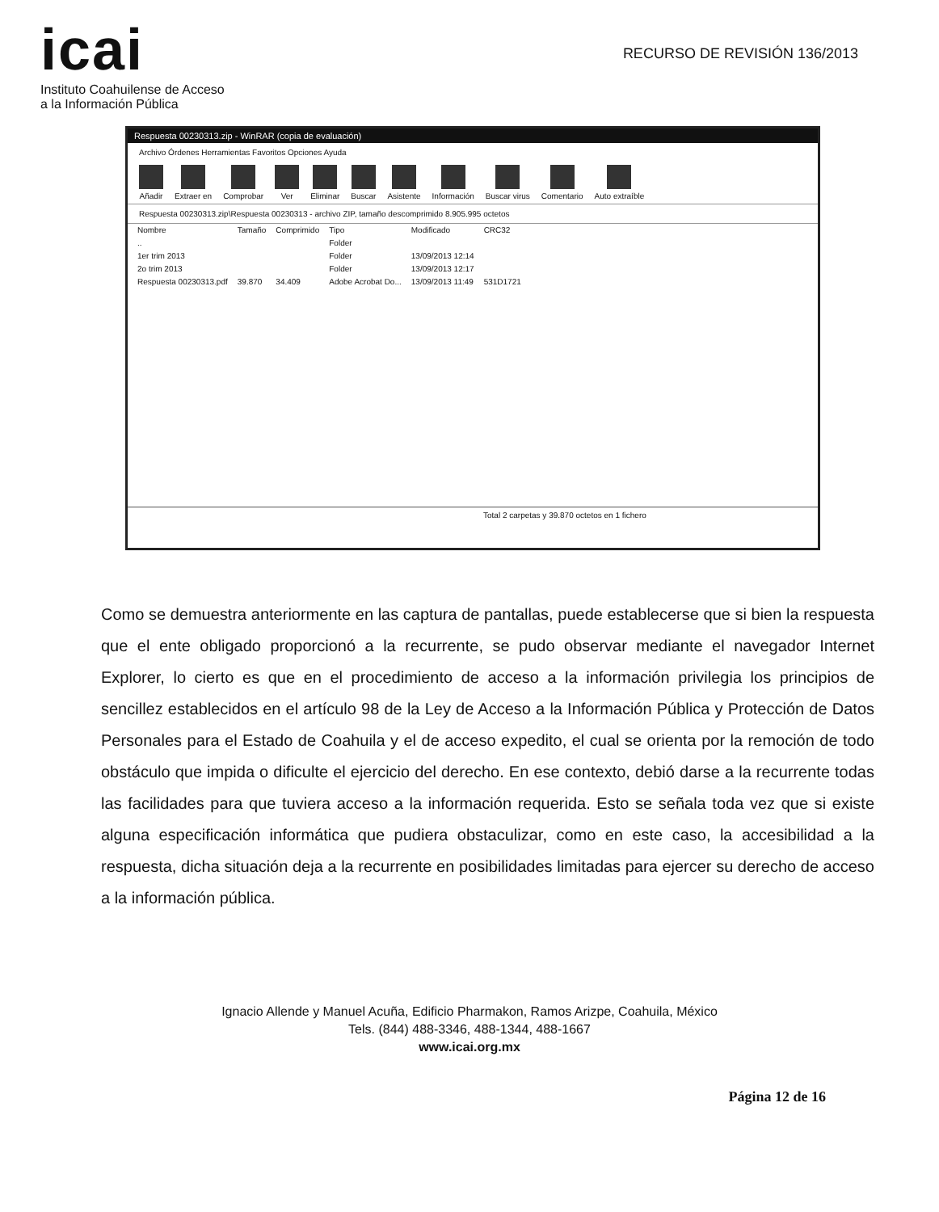icai
Instituto Coahuilense de Acceso
a la Información Pública
RECURSO DE REVISIÓN 136/2013
Respuesta 00230313.zip - WinRAR (copia de evaluación)
Archivo Órdenes Herramientas Favoritos Opciones Ayuda
Añadir Extraer en Comprobar Ver Eliminar Buscar Asistente Información Buscar virus Comentario Auto extraíble
Respuesta 00230313.zip\Respuesta 00230313 - archivo ZIP, tamaño descomprimido 8.905.995 octetos
| Nombre | Tamaño | Comprimido | Tipo | Modificado | CRC32 |
| --- | --- | --- | --- | --- | --- |
| .. | | | Folder | | |
| 1er trim 2013 | | | Folder | 13/09/2013 12:14 | |
| 2o trim 2013 | | | Folder | 13/09/2013 12:17 | |
| Respuesta 00230313.pdf | 39.870 | 34.409 | Adobe Acrobat Do... | 13/09/2013 11:49 | 531D1721 |
Total 2 carpetas y 39.870 octetos en 1 fichero
Como se demuestra anteriormente en las captura de pantallas, puede establecerse que si bien la respuesta que el ente obligado proporcionó a la recurrente, se pudo observar mediante el navegador Internet Explorer, lo cierto es que en el procedimiento de acceso a la información privilegia los principios de sencillez establecidos en el artículo 98 de la Ley de Acceso a la Información Pública y Protección de Datos Personales para el Estado de Coahuila y el de acceso expedito, el cual se orienta por la remoción de todo obstáculo que impida o dificulte el ejercicio del derecho. En ese contexto, debió darse a la recurrente todas las facilidades para que tuviera acceso a la información requerida. Esto se señala toda vez que si existe alguna especificación informática que pudiera obstaculizar, como en este caso, la accesibilidad a la respuesta, dicha situación deja a la recurrente en posibilidades limitadas para ejercer su derecho de acceso a la información pública.
Ignacio Allende y Manuel Acuña, Edificio Pharmakon, Ramos Arizpe, Coahuila, México
Tels. (844) 488-3346, 488-1344, 488-1667
www.icai.org.mx
Página 12 de 16